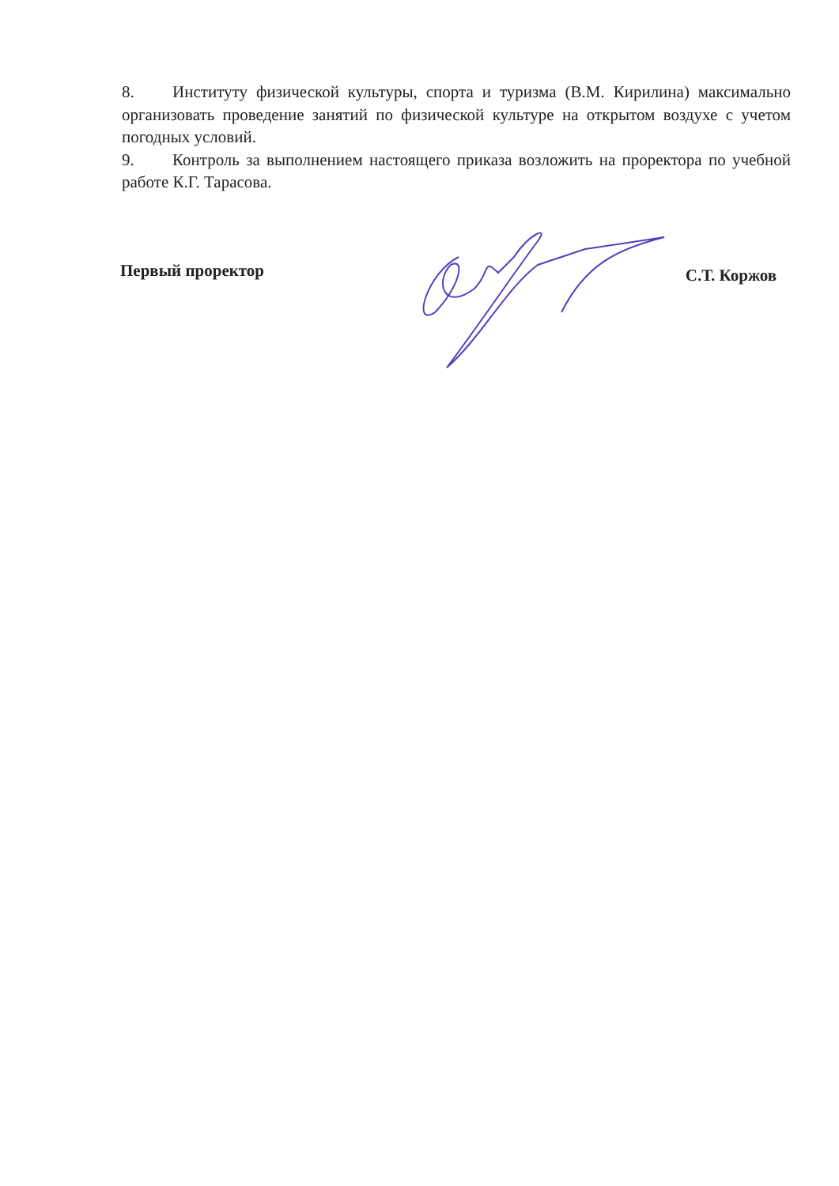8. Институту физической культуры, спорта и туризма (В.М. Кирилина) максимально организовать проведение занятий по физической культуре на открытом воздухе с учетом погодных условий.
9. Контроль за выполнением настоящего приказа возложить на проректора по учебной работе К.Г. Тарасова.
Первый проректор С.Т. Коржов